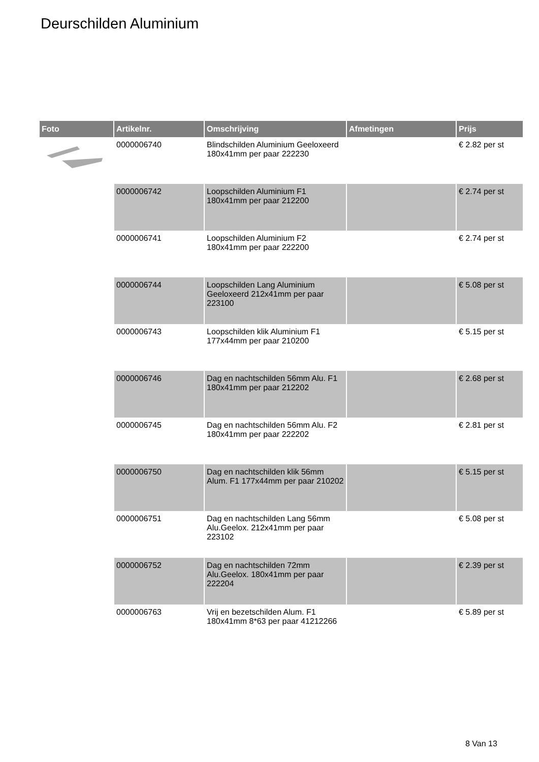Deurschilden Aluminium
| Foto | Artikelnr. | Omschrijving | Afmetingen | Prijs |
| --- | --- | --- | --- | --- |
| | 0000006740 | Blindschilden Aluminium Geeloxeerd 180x41mm per paar 222230 | | € 2.82 per st |
| | 0000006742 | Loopschilden Aluminium F1 180x41mm per paar 212200 | | € 2.74 per st |
| | 0000006741 | Loopschilden Aluminium F2 180x41mm per paar 222200 | | € 2.74 per st |
| | 0000006744 | Loopschilden Lang Aluminium Geeloxeerd 212x41mm per paar 223100 | | € 5.08 per st |
| | 0000006743 | Loopschilden klik Aluminium F1 177x44mm per paar 210200 | | € 5.15 per st |
| | 0000006746 | Dag en nachtschilden 56mm Alu. F1 180x41mm per paar 212202 | | € 2.68 per st |
| | 0000006745 | Dag en nachtschilden 56mm Alu. F2 180x41mm per paar 222202 | | € 2.81 per st |
| | 0000006750 | Dag en nachtschilden klik 56mm Alum. F1 177x44mm per paar 210202 | | € 5.15 per st |
| | 0000006751 | Dag en nachtschilden Lang 56mm Alu.Geelox. 212x41mm per paar 223102 | | € 5.08 per st |
| | 0000006752 | Dag en nachtschilden 72mm Alu.Geelox. 180x41mm per paar 222204 | | € 2.39 per st |
| | 0000006763 | Vrij en bezetschilden Alum. F1 180x41mm 8*63 per paar 41212266 | | € 5.89 per st |
8 Van 13